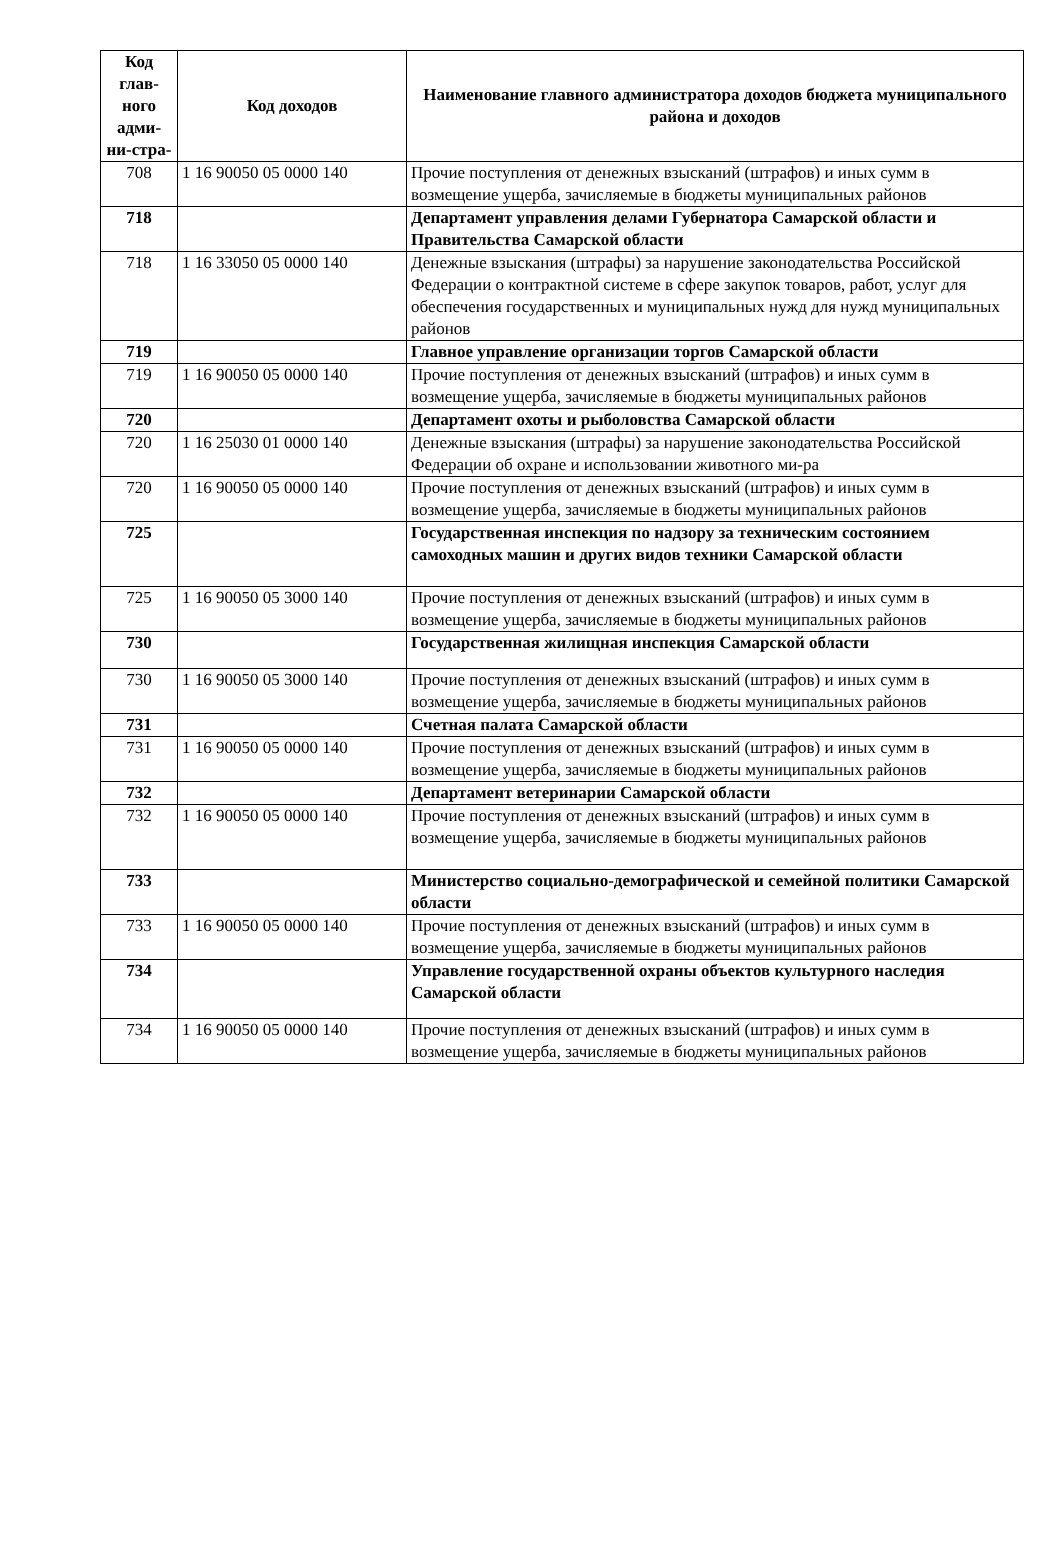| Код глав-ного адми-ни-стра- | Код доходов | Наименование главного администратора доходов бюджета муниципального района и доходов |
| --- | --- | --- |
| 708 | 1 16 90050 05 0000 140 | Прочие поступления от денежных взысканий (штрафов) и иных сумм в возмещение ущерба, зачисляемые в бюджеты муниципальных районов |
| 718 | | Департамент управления делами Губернатора Самарской области и Правительства Самарской области |
| 718 | 1 16 33050 05 0000 140 | Денежные взыскания (штрафы) за нарушение законодательства Российской Федерации о контрактной системе в сфере закупок товаров, работ, услуг для обеспечения государственных и муниципальных нужд для нужд муниципальных районов |
| 719 | | Главное управление организации торгов Самарской области |
| 719 | 1 16 90050 05 0000 140 | Прочие поступления от денежных взысканий (штрафов) и иных сумм в возмещение ущерба, зачисляемые в бюджеты муниципальных районов |
| 720 | | Департамент охоты и рыболовства Самарской области |
| 720 | 1 16 25030 01 0000 140 | Денежные взыскания (штрафы) за нарушение законодательства Российской Федерации об охране и использовании животного ми-ра |
| 720 | 1 16 90050 05 0000 140 | Прочие поступления от денежных взысканий (штрафов) и иных сумм в возмещение ущерба, зачисляемые в бюджеты муниципальных районов |
| 725 | | Государственная инспекция по надзору за техническим состоянием самоходных машин и других видов техники Самарской области |
| 725 | 1 16 90050 05 3000 140 | Прочие поступления от денежных взысканий (штрафов) и иных сумм в возмещение ущерба, зачисляемые в бюджеты муниципальных районов |
| 730 | | Государственная жилищная инспекция Самарской области |
| 730 | 1 16 90050 05 3000 140 | Прочие поступления от денежных взысканий (штрафов) и иных сумм в возмещение ущерба, зачисляемые в бюджеты муниципальных районов |
| 731 | | Счетная палата Самарской области |
| 731 | 1 16 90050 05 0000 140 | Прочие поступления от денежных взысканий (штрафов) и иных сумм в возмещение ущерба, зачисляемые в бюджеты муниципальных районов |
| 732 | | Департамент ветеринарии Самарской области |
| 732 | 1 16 90050 05 0000 140 | Прочие поступления от денежных взысканий (штрафов) и иных сумм в возмещение ущерба, зачисляемые в бюджеты муниципальных районов |
| 733 | | Министерство социально-демографической и семейной политики Самарской области |
| 733 | 1 16 90050 05 0000 140 | Прочие поступления от денежных взысканий (штрафов) и иных сумм в возмещение ущерба, зачисляемые в бюджеты муниципальных районов |
| 734 | | Управление государственной охраны объектов культурного наследия Самарской области |
| 734 | 1 16 90050 05 0000 140 | Прочие поступления от денежных взысканий (штрафов) и иных сумм в возмещение ущерба, зачисляемые в бюджеты муниципальных районов |